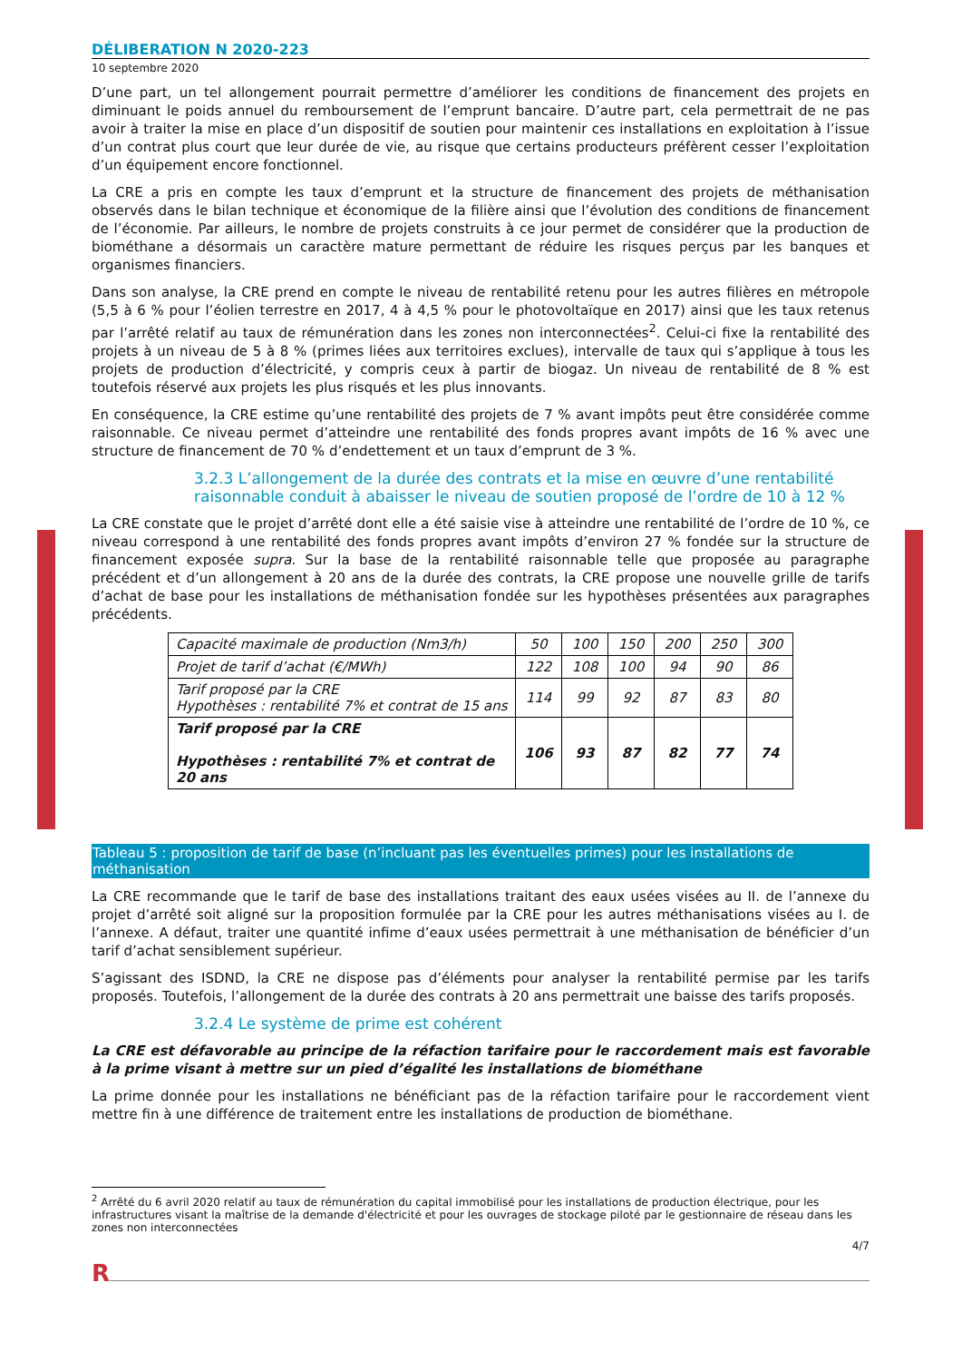DÉLIBERATION N 2020-223
10 septembre 2020
D’une part, un tel allongement pourrait permettre d’améliorer les conditions de financement des projets en diminuant le poids annuel du remboursement de l’emprunt bancaire. D’autre part, cela permettrait de ne pas avoir à traiter la mise en place d’un dispositif de soutien pour maintenir ces installations en exploitation à l’issue d’un contrat plus court que leur durée de vie, au risque que certains producteurs préfèrent cesser l’exploitation d’un équipement encore fonctionnel.
La CRE a pris en compte les taux d’emprunt et la structure de financement des projets de méthanisation observés dans le bilan technique et économique de la filière ainsi que l’évolution des conditions de financement de l’économie. Par ailleurs, le nombre de projets construits à ce jour permet de considérer que la production de biométhane a désormais un caractère mature permettant de réduire les risques perçus par les banques et organismes financiers.
Dans son analyse, la CRE prend en compte le niveau de rentabilité retenu pour les autres filières en métropole (5,5 à 6 % pour l’éolien terrestre en 2017, 4 à 4,5 % pour le photovoltaïque en 2017) ainsi que les taux retenus par l’arrêté relatif au taux de rémunération dans les zones non interconnectées<sup>2</sup>. Celui-ci fixe la rentabilité des projets à un niveau de 5 à 8 % (primes liées aux territoires exclues), intervalle de taux qui s’applique à tous les projets de production d’électricité, y compris ceux à partir de biogaz. Un niveau de rentabilité de 8 % est toutefois réservé aux projets les plus risqués et les plus innovants.
En conséquence, la CRE estime qu’une rentabilité des projets de 7 % avant impôts peut être considérée comme raisonnable. Ce niveau permet d’atteindre une rentabilité des fonds propres avant impôts de 16 % avec une structure de financement de 70 % d’endettement et un taux d’emprunt de 3 %.
3.2.3 L’allongement de la durée des contrats et la mise en œuvre d’une rentabilité raisonnable conduit à abaisser le niveau de soutien proposé de l’ordre de 10 à 12 %
La CRE constate que le projet d’arrêté dont elle a été saisie vise à atteindre une rentabilité de l’ordre de 10 %, ce niveau correspond à une rentabilité des fonds propres avant impôts d’environ 27 % fondée sur la structure de financement exposée supra. Sur la base de la rentabilité raisonnable telle que proposée au paragraphe précédent et d’un allongement à 20 ans de la durée des contrats, la CRE propose une nouvelle grille de tarifs d’achat de base pour les installations de méthanisation fondée sur les hypothèses présentées aux paragraphes précédents.
| Capacité maximale de production (Nm3/h) | 50 | 100 | 150 | 200 | 250 | 300 |
| Projet de tarif d’achat (€/MWh) | 122 | 108 | 100 | 94 | 90 | 86 |
| Tarif proposé par la CRE Hypothèses : rentabilité 7% et contrat de 15 ans | 114 | 99 | 92 | 87 | 83 | 80 |
| Tarif proposé par la CRE Hypothèses : rentabilité 7% et contrat de 20 ans | 106 | 93 | 87 | 82 | 77 | 74 |
Tableau 5 : proposition de tarif de base (n’incluant pas les éventuelles primes) pour les installations de méthanisation
La CRE recommande que le tarif de base des installations traitant des eaux usées visées au II. de l’annexe du projet d’arrêté soit aligné sur la proposition formulée par la CRE pour les autres méthanisations visées au I. de l’annexe. A défaut, traiter une quantité infime d’eaux usées permettrait à une méthanisation de bénéficier d’un tarif d’achat sensiblement supérieur.
S’agissant des ISDND, la CRE ne dispose pas d’éléments pour analyser la rentabilité permise par les tarifs proposés. Toutefois, l’allongement de la durée des contrats à 20 ans permettrait une baisse des tarifs proposés.
3.2.4 Le système de prime est cohérent
La CRE est défavorable au principe de la réfaction tarifaire pour le raccordement mais est favorable à la prime visant à mettre sur un pied d’égalité les installations de biométhane
La prime donnée pour les installations ne bénéficiant pas de la réfaction tarifaire pour le raccordement vient mettre fin à une différence de traitement entre les installations de production de biométhane.
<sup>2</sup> Arrêté du 6 avril 2020 relatif au taux de rémunération du capital immobilisé pour les installations de production électrique, pour les infrastructures visant la maîtrise de la demande d'électricité et pour les ouvrages de stockage piloté par le gestionnaire de réseau dans les zones non interconnectées
4/7
R